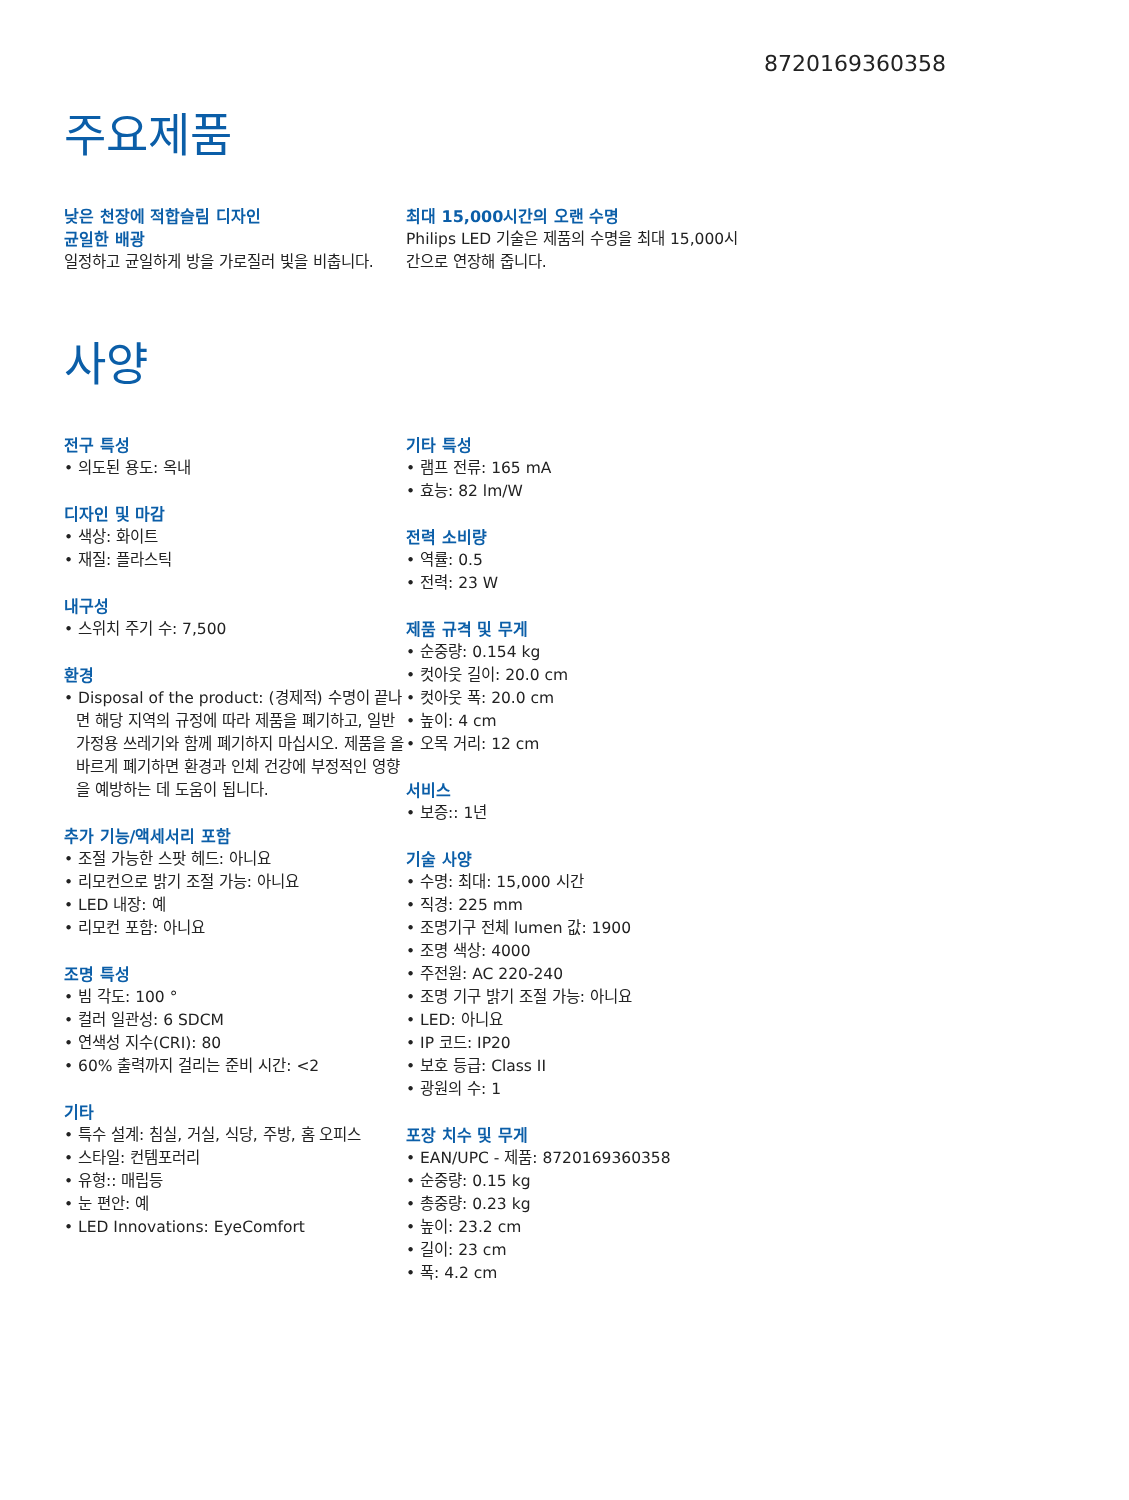8720169360358
주요제품
낮은 천장에 적합슬림 디자인
균일한 배광
일정하고 균일하게 방을 가로질러 빛을 비춥니다.
최대 15,000시간의 오랜 수명
Philips LED 기술은 제품의 수명을 최대 15,000시간으로 연장해 줍니다.
사양
전구 특성
• 의도된 용도: 옥내
디자인 및 마감
• 색상: 화이트
• 재질: 플라스틱
내구성
• 스위치 주기 수: 7,500
환경
• Disposal of the product: (경제적) 수명이 끝나면 해당 지역의 규정에 따라 제품을 폐기하고, 일반 가정용 쓰레기와 함께 폐기하지 마십시오. 제품을 올바르게 폐기하면 환경과 인체 건강에 부정적인 영향을 예방하는 데 도움이 됩니다.
추가 기능/액세서리 포함
• 조절 가능한 스팟 헤드: 아니요
• 리모컨으로 밝기 조절 가능: 아니요
• LED 내장: 예
• 리모컨 포함: 아니요
조명 특성
• 빔 각도: 100 °
• 컬러 일관성: 6 SDCM
• 연색성 지수(CRI): 80
• 60% 출력까지 걸리는 준비 시간: <2
기타
• 특수 설계: 침실, 거실, 식당, 주방, 홈 오피스
• 스타일: 컨템포러리
• 유형:: 매립등
• 눈 편안: 예
• LED Innovations: EyeComfort
기타 특성
• 램프 전류: 165 mA
• 효능: 82 lm/W
전력 소비량
• 역률: 0.5
• 전력: 23 W
제품 규격 및 무게
• 순중량: 0.154 kg
• 컷아웃 길이: 20.0 cm
• 컷아웃 폭: 20.0 cm
• 높이: 4 cm
• 오목 거리: 12 cm
서비스
• 보증:: 1년
기술 사양
• 수명: 최대: 15,000 시간
• 직경: 225 mm
• 조명기구 전체 lumen 값: 1900
• 조명 색상: 4000
• 주전원: AC 220-240
• 조명 기구 밝기 조절 가능: 아니요
• LED: 아니요
• IP 코드: IP20
• 보호 등급: Class II
• 광원의 수: 1
포장 치수 및 무게
• EAN/UPC - 제품: 8720169360358
• 순중량: 0.15 kg
• 총중량: 0.23 kg
• 높이: 23.2 cm
• 길이: 23 cm
• 폭: 4.2 cm